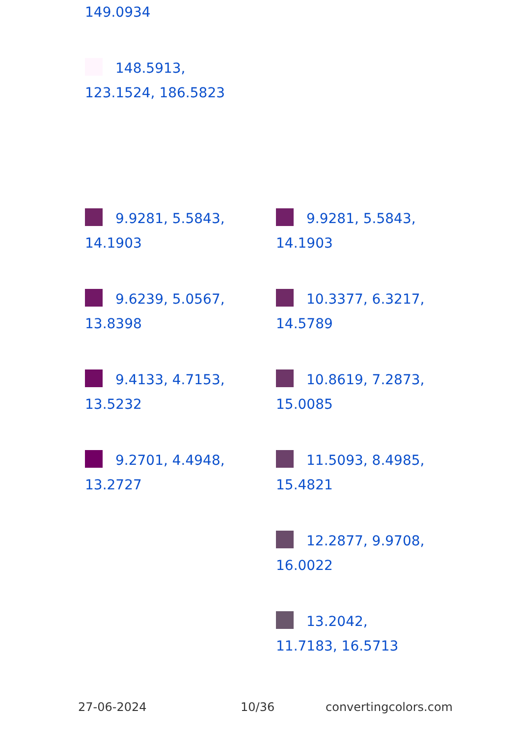149.0934
148.5913, 123.1524, 186.5823
9.9281, 5.5843, 14.1903
9.9281, 5.5843, 14.1903
9.6239, 5.0567, 13.8398
10.3377, 6.3217, 14.5789
9.4133, 4.7153, 13.5232
10.8619, 7.2873, 15.0085
9.2701, 4.4948, 13.2727
11.5093, 8.4985, 15.4821
12.2877, 9.9708, 16.0022
13.2042, 11.7183, 16.5713
27-06-2024 10/36 convertingcolors.com